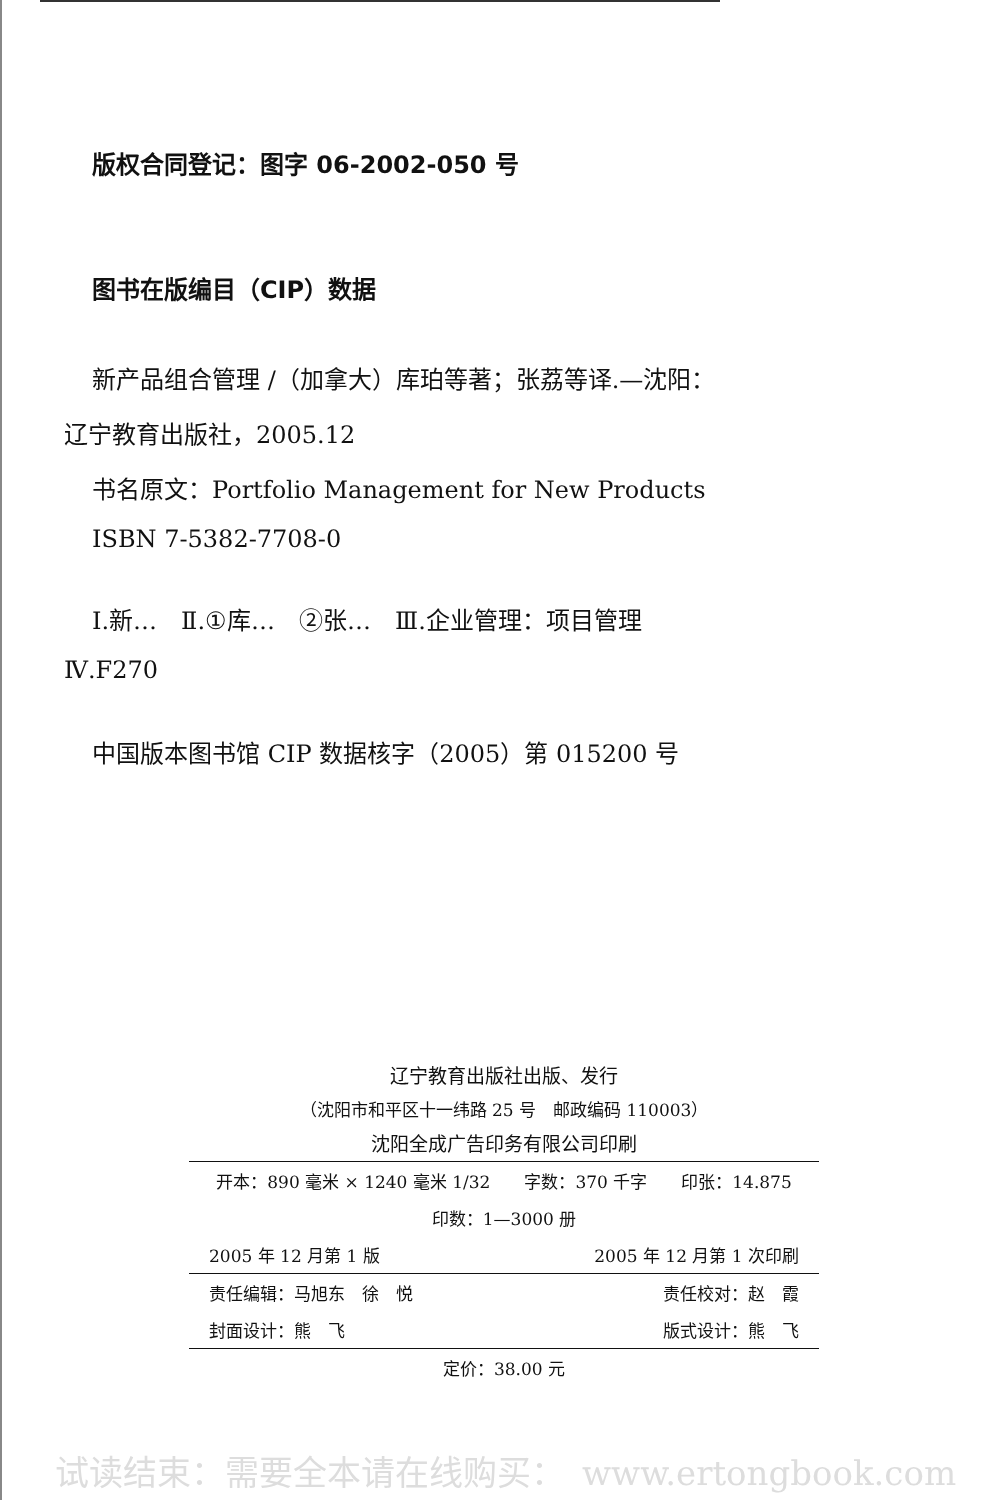版权合同登记：图字 06-2002-050 号
图书在版编目（CIP）数据
新产品组合管理 /（加拿大）库珀等著；张荔等译.—沈阳：
辽宁教育出版社，2005.12
书名原文：Portfolio Management for New Products
ISBN 7-5382-7708-0
Ⅰ.新…　Ⅱ.①库…　②张…　Ⅲ.企业管理：项目管理
Ⅳ.F270
中国版本图书馆 CIP 数据核字（2005）第 015200 号
辽宁教育出版社出版、发行
（沈阳市和平区十一纬路 25 号　邮政编码 110003）
沈阳全成广告印务有限公司印刷
| 开本：890 毫米 × 1240 毫米 1/32 字数：370 千字 印张：14.875 | |
| 印数：1—3000 册 | |
| 2005 年 12 月第 1 版 | 2005 年 12 月第 1 次印刷 |
| 责任编辑：马旭东 徐 悦 | 责任校对：赵 霞 |
| 封面设计：熊 飞 | 版式设计：熊 飞 |
| 定价：38.00 元 | |
试读结束：需要全本请在线购买：　www.ertongbook.com